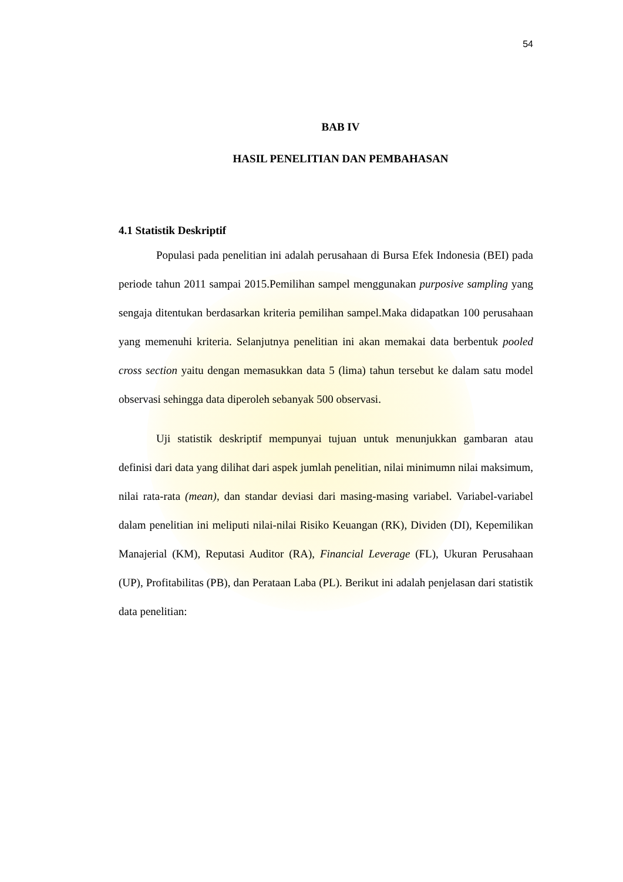54
BAB IV
HASIL PENELITIAN DAN PEMBAHASAN
4.1 Statistik Deskriptif
Populasi pada penelitian ini adalah perusahaan di Bursa Efek Indonesia (BEI) pada periode tahun 2011 sampai 2015.Pemilihan sampel menggunakan purposive sampling yang sengaja ditentukan berdasarkan kriteria pemilihan sampel.Maka didapatkan 100 perusahaan yang memenuhi kriteria. Selanjutnya penelitian ini akan memakai data berbentuk pooled cross section yaitu dengan memasukkan data 5 (lima) tahun tersebut ke dalam satu model observasi sehingga data diperoleh sebanyak 500 observasi.
Uji statistik deskriptif mempunyai tujuan untuk menunjukkan gambaran atau definisi dari data yang dilihat dari aspek jumlah penelitian, nilai minimumn nilai maksimum, nilai rata-rata (mean), dan standar deviasi dari masing-masing variabel. Variabel-variabel dalam penelitian ini meliputi nilai-nilai Risiko Keuangan (RK), Dividen (DI), Kepemilikan Manajerial (KM), Reputasi Auditor (RA), Financial Leverage (FL), Ukuran Perusahaan (UP), Profitabilitas (PB), dan Perataan Laba (PL). Berikut ini adalah penjelasan dari statistik data penelitian: